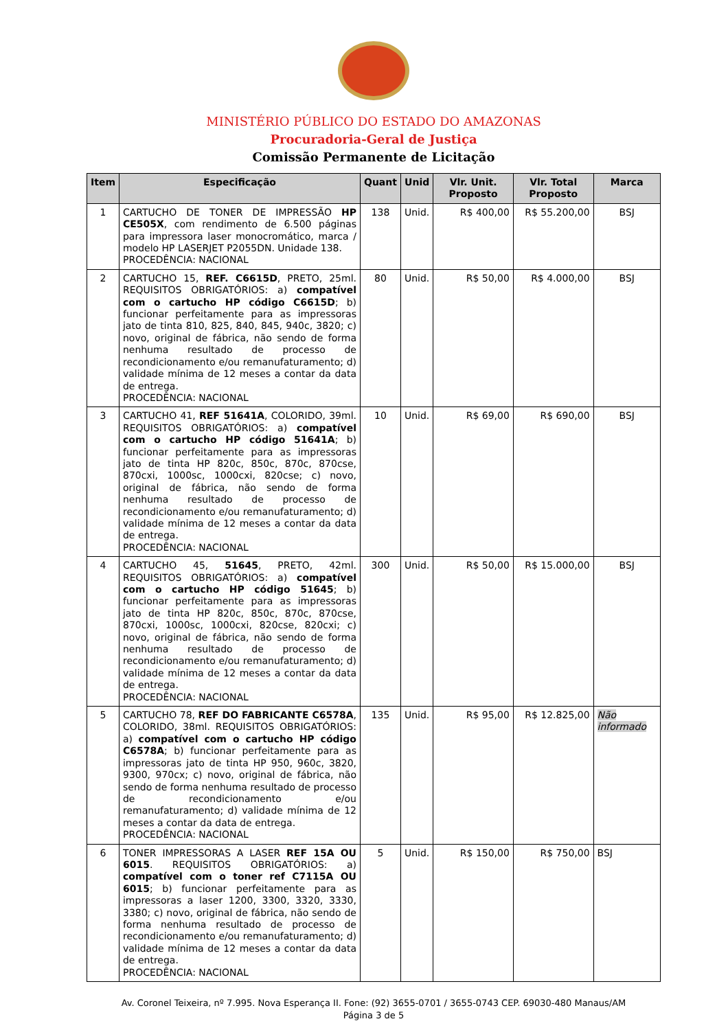MINISTÉRIO PÚBLICO DO ESTADO DO AMAZONAS
Procuradoria-Geral de Justiça
Comissão Permanente de Licitação
| Item | Especificação | Quant | Unid | Vlr. Unit. Proposto | Vlr. Total Proposto | Marca |
| --- | --- | --- | --- | --- | --- | --- |
| 1 | CARTUCHO DE TONER DE IMPRESSÃO HP CE505X , com rendimento de 6.500 páginas para impressora laser monocromático, marca / modelo HP LASERJET P2055DN. Unidade 138. PROCEDÊNCIA: NACIONAL | 138 | Unid. | R$ 400,00 | R$ 55.200,00 | BSJ |
| 2 | CARTUCHO 15, REF. C6615D , PRETO, 25ml. REQUISITOS OBRIGATÓRIOS: a) compatível com o cartucho HP código C6615D ; b) funcionar perfeitamente para as impressoras jato de tinta 810, 825, 840, 845, 940c, 3820; c) novo, original de fábrica, não sendo de forma nenhuma resultado de processo de recondicionamento e/ou remanufaturamento; d) validade mínima de 12 meses a contar da data de entrega. PROCEDÊNCIA: NACIONAL | 80 | Unid. | R$ 50,00 | R$ 4.000,00 | BSJ |
| 3 | CARTUCHO 41, REF 51641A , COLORIDO, 39ml. REQUISITOS OBRIGATÓRIOS: a) compatível com o cartucho HP código 51641A ; b) funcionar perfeitamente para as impressoras jato de tinta HP 820c, 850c, 870c, 870cse, 870cxi, 1000sc, 1000cxi, 820cse; c) novo, original de fábrica, não sendo de forma nenhuma resultado de processo de recondicionamento e/ou remanufaturamento; d) validade mínima de 12 meses a contar da data de entrega. PROCEDÊNCIA: NACIONAL | 10 | Unid. | R$ 69,00 | R$ 690,00 | BSJ |
| 4 | CARTUCHO 45, 51645 , PRETO, 42ml. REQUISITOS OBRIGATÓRIOS: a) compatível com o cartucho HP código 51645 ; b) funcionar perfeitamente para as impressoras jato de tinta HP 820c, 850c, 870c, 870cse, 870cxi, 1000sc, 1000cxi, 820cse, 820cxi; c) novo, original de fábrica, não sendo de forma nenhuma resultado de processo de recondicionamento e/ou remanufaturamento; d) validade mínima de 12 meses a contar da data de entrega. PROCEDÊNCIA: NACIONAL | 300 | Unid. | R$ 50,00 | R$ 15.000,00 | BSJ |
| 5 | CARTUCHO 78, REF DO FABRICANTE C6578A , COLORIDO, 38ml. REQUISITOS OBRIGATÓRIOS: a) compatível com o cartucho HP código C6578A ; b) funcionar perfeitamente para as impressoras jato de tinta HP 950, 960c, 3820, 9300, 970cx; c) novo, original de fábrica, não sendo de forma nenhuma resultado de processo de recondicionamento e/ou remanufaturamento; d) validade mínima de 12 meses a contar da data de entrega. PROCEDÊNCIA: NACIONAL | 135 | Unid. | R$ 95,00 | R$ 12.825,00 | Não informado |
| 6 | TONER IMPRESSORAS A LASER REF 15A OU 6015 . REQUISITOS OBRIGATÓRIOS: a) compatível com o toner ref C7115A OU 6015 ; b) funcionar perfeitamente para as impressoras a laser 1200, 3300, 3320, 3330, 3380; c) novo, original de fábrica, não sendo de forma nenhuma resultado de processo de recondicionamento e/ou remanufaturamento; d) validade mínima de 12 meses a contar da data de entrega. PROCEDÊNCIA: NACIONAL | 5 | Unid. | R$ 150,00 | R$ 750,00 | BSJ |
Av. Coronel Teixeira, nº 7.995. Nova Esperança II. Fone: (92) 3655-0701 / 3655-0743 CEP. 69030-480 Manaus/AM
Página 3 de 5